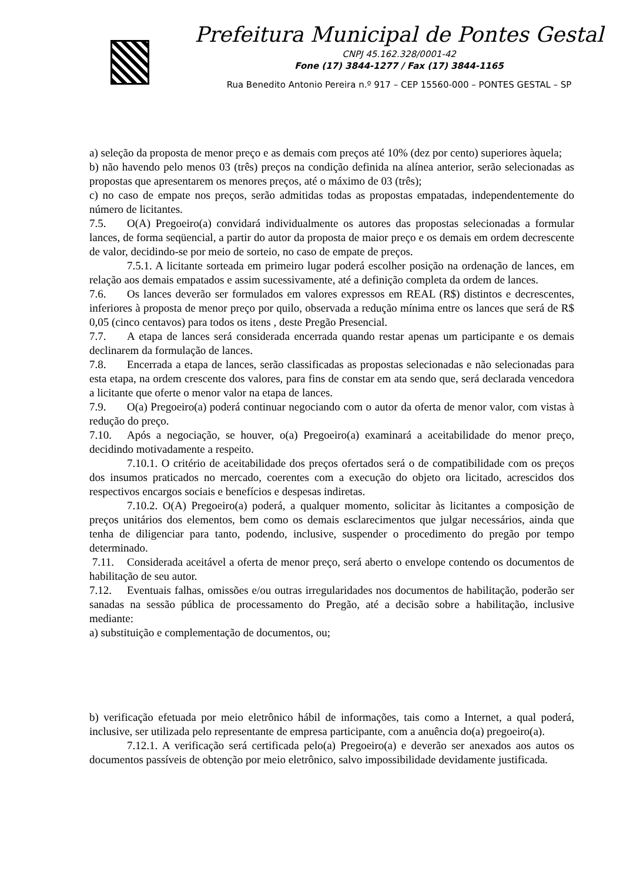Prefeitura Municipal de Pontes Gestal
CNPJ 45.162.328/0001-42
Fone (17) 3844-1277 / Fax (17) 3844-1165
Rua Benedito Antonio Pereira n.º 917 – CEP 15560-000 – PONTES GESTAL – SP
a) seleção da proposta de menor preço e as demais com preços até 10% (dez por cento) superiores àquela;
b) não havendo pelo menos 03 (três) preços na condição definida na alínea anterior, serão selecionadas as propostas que apresentarem os menores preços, até o máximo de 03 (três);
c) no caso de empate nos preços, serão admitidas todas as propostas empatadas, independentemente do número de licitantes.
7.5. O(A) Pregoeiro(a) convidará individualmente os autores das propostas selecionadas a formular lances, de forma seqüencial, a partir do autor da proposta de maior preço e os demais em ordem decrescente de valor, decidindo-se por meio de sorteio, no caso de empate de preços.
7.5.1. A licitante sorteada em primeiro lugar poderá escolher posição na ordenação de lances, em relação aos demais empatados e assim sucessivamente, até a definição completa da ordem de lances.
7.6. Os lances deverão ser formulados em valores expressos em REAL (R$) distintos e decrescentes, inferiores à proposta de menor preço por quilo, observada a redução mínima entre os lances que será de R$ 0,05 (cinco centavos) para todos os itens , deste Pregão Presencial.
7.7. A etapa de lances será considerada encerrada quando restar apenas um participante e os demais declinarem da formulação de lances.
7.8. Encerrada a etapa de lances, serão classificadas as propostas selecionadas e não selecionadas para esta etapa, na ordem crescente dos valores, para fins de constar em ata sendo que, será declarada vencedora a licitante que oferte o menor valor na etapa de lances.
7.9. O(a) Pregoeiro(a) poderá continuar negociando com o autor da oferta de menor valor, com vistas à redução do preço.
7.10. Após a negociação, se houver, o(a) Pregoeiro(a) examinará a aceitabilidade do menor preço, decidindo motivadamente a respeito.
7.10.1. O critério de aceitabilidade dos preços ofertados será o de compatibilidade com os preços dos insumos praticados no mercado, coerentes com a execução do objeto ora licitado, acrescidos dos respectivos encargos sociais e benefícios e despesas indiretas.
7.10.2. O(A) Pregoeiro(a) poderá, a qualquer momento, solicitar às licitantes a composição de preços unitários dos elementos, bem como os demais esclarecimentos que julgar necessários, ainda que tenha de diligenciar para tanto, podendo, inclusive, suspender o procedimento do pregão por tempo determinado.
7.11. Considerada aceitável a oferta de menor preço, será aberto o envelope contendo os documentos de habilitação de seu autor.
7.12. Eventuais falhas, omissões e/ou outras irregularidades nos documentos de habilitação, poderão ser sanadas na sessão pública de processamento do Pregão, até a decisão sobre a habilitação, inclusive mediante:
a) substituição e complementação de documentos, ou;
b) verificação efetuada por meio eletrônico hábil de informações, tais como a Internet, a qual poderá, inclusive, ser utilizada pelo representante de empresa participante, com a anuência do(a) pregoeiro(a).
7.12.1. A verificação será certificada pelo(a) Pregoeiro(a) e deverão ser anexados aos autos os documentos passíveis de obtenção por meio eletrônico, salvo impossibilidade devidamente justificada.